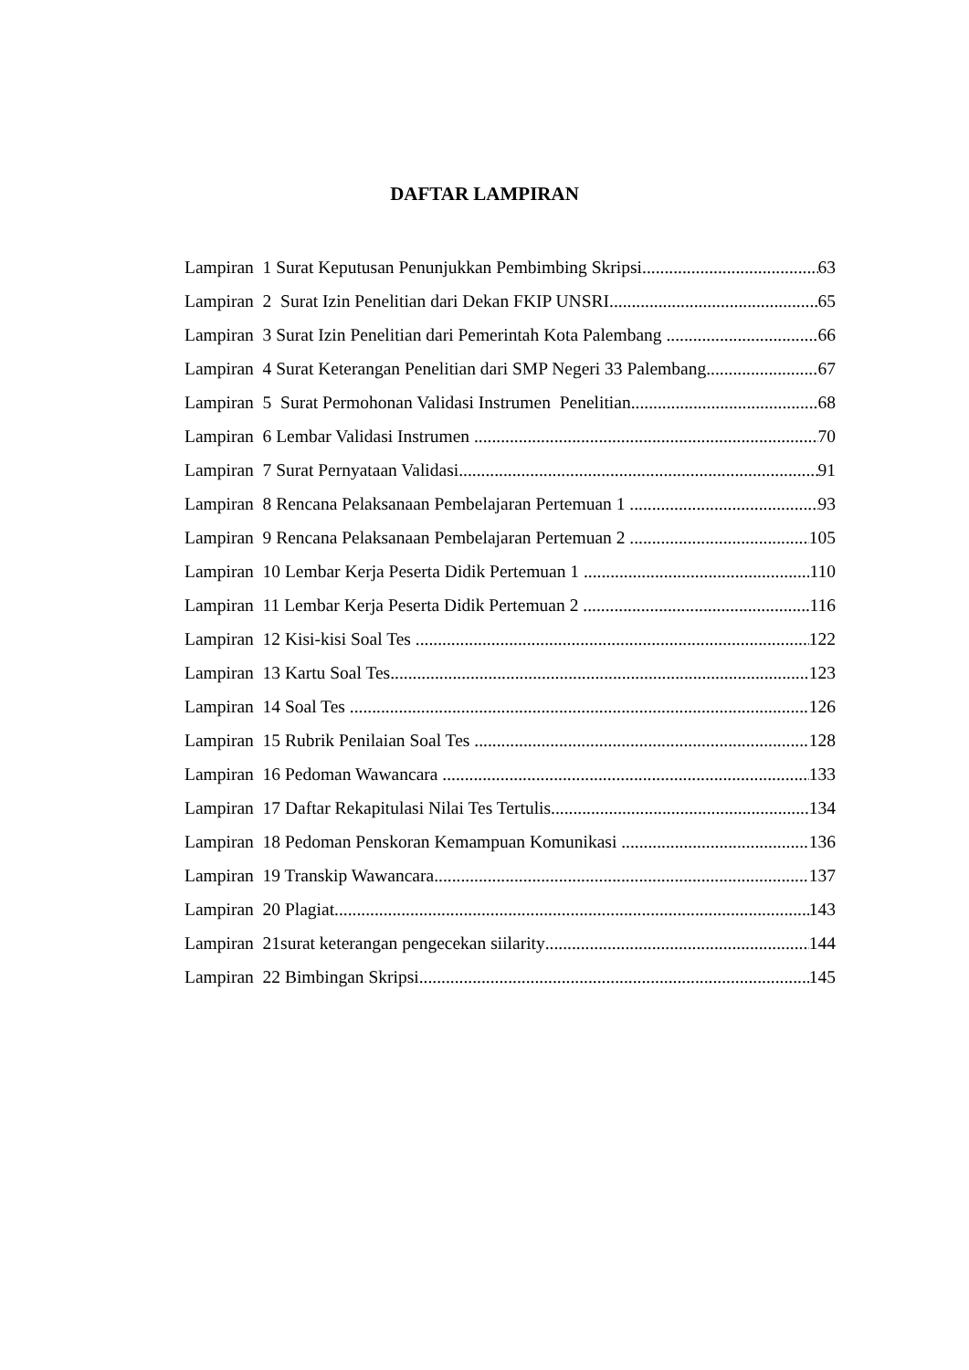DAFTAR LAMPIRAN
Lampiran 1 Surat Keputusan Penunjukkan Pembimbing Skripsi 63
Lampiran 2 Surat Izin Penelitian dari Dekan FKIP UNSRI 65
Lampiran 3 Surat Izin Penelitian dari Pemerintah Kota Palembang 66
Lampiran 4 Surat Keterangan Penelitian dari SMP Negeri 33 Palembang 67
Lampiran 5 Surat Permohonan Validasi Instrumen Penelitian 68
Lampiran 6 Lembar Validasi Instrumen 70
Lampiran 7 Surat Pernyataan Validasi 91
Lampiran 8 Rencana Pelaksanaan Pembelajaran Pertemuan 1 93
Lampiran 9 Rencana Pelaksanaan Pembelajaran Pertemuan 2 105
Lampiran 10 Lembar Kerja Peserta Didik Pertemuan 1 110
Lampiran 11 Lembar Kerja Peserta Didik Pertemuan 2 116
Lampiran 12 Kisi-kisi Soal Tes 122
Lampiran 13 Kartu Soal Tes 123
Lampiran 14 Soal Tes 126
Lampiran 15 Rubrik Penilaian Soal Tes 128
Lampiran 16 Pedoman Wawancara 133
Lampiran 17 Daftar Rekapitulasi Nilai Tes Tertulis 134
Lampiran 18 Pedoman Penskoran Kemampuan Komunikasi 136
Lampiran 19 Transkip Wawancara 137
Lampiran 20 Plagiat 143
Lampiran 21surat keterangan pengecekan siilarity 144
Lampiran 22 Bimbingan Skripsi 145